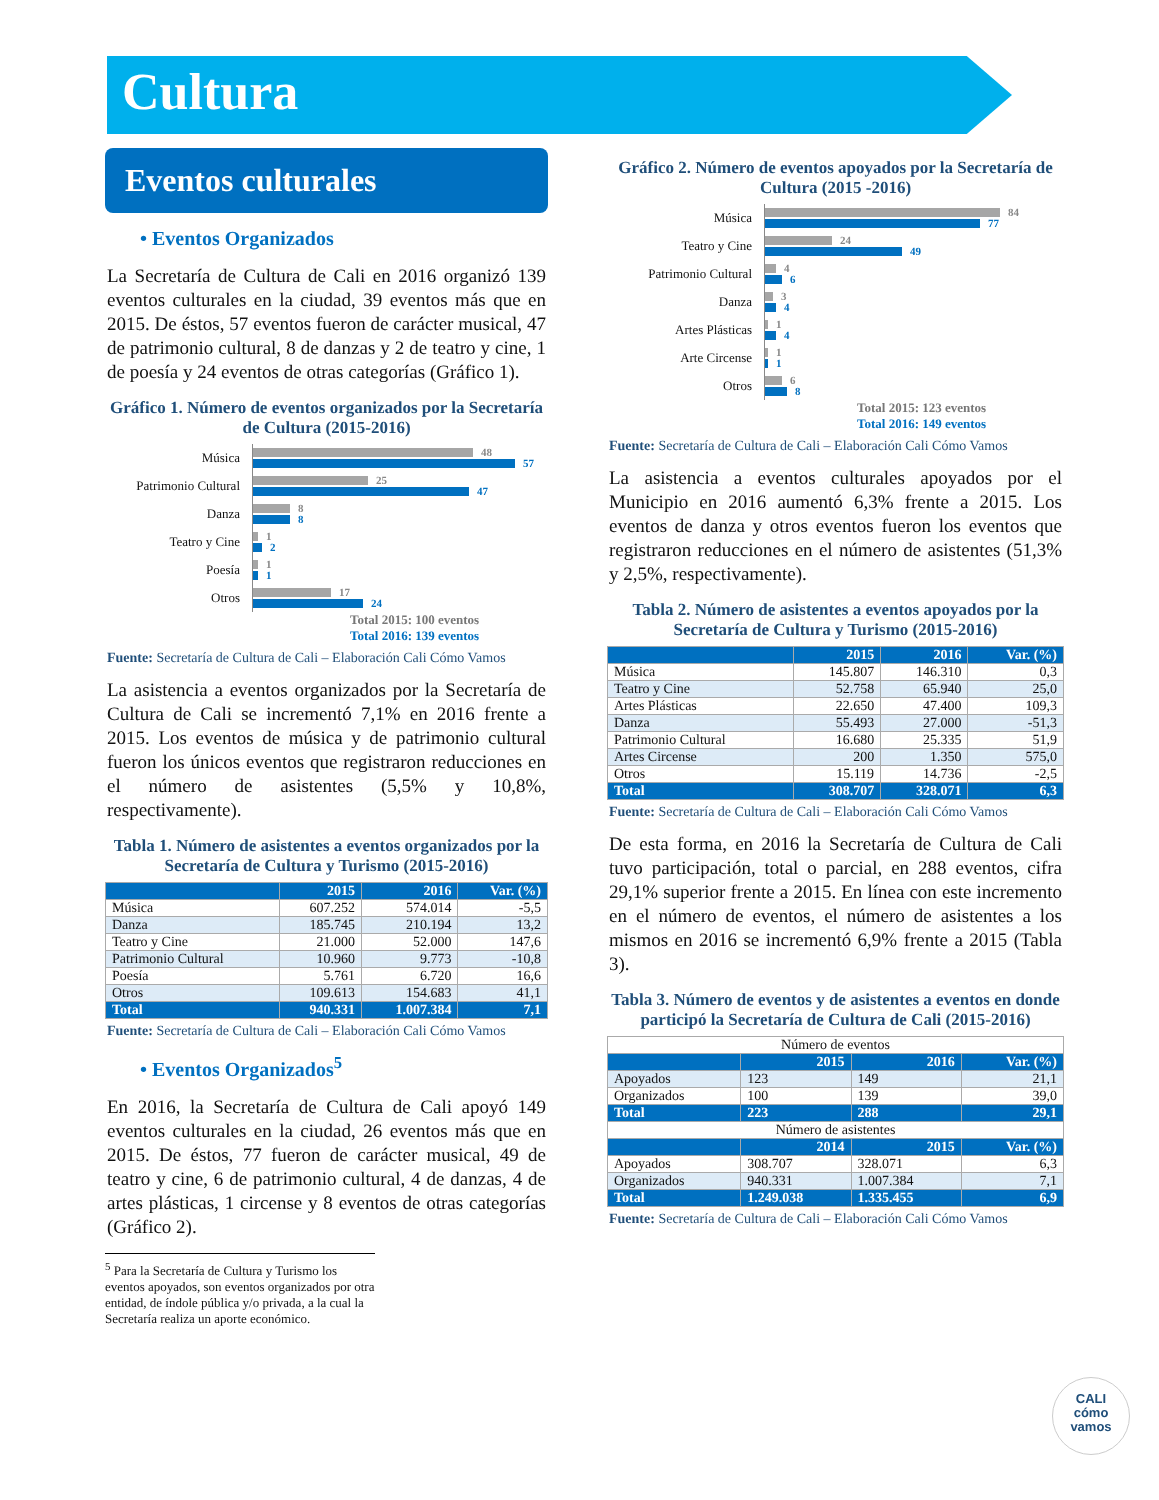Cultura
Eventos culturales
• Eventos Organizados
La Secretaría de Cultura de Cali en 2016 organizó 139 eventos culturales en la ciudad, 39 eventos más que en 2015. De éstos, 57 eventos fueron de carácter musical, 47 de patrimonio cultural, 8 de danzas y 2 de teatro y cine, 1 de poesía y 24 eventos de otras categorías (Gráfico 1).
Gráfico 1. Número de eventos organizados por la Secretaría de Cultura (2015-2016)
Música
48
57
Patrimonio Cultural
25
47
Danza
8
8
Teatro y Cine
1
2
Poesía
1
1
Otros
17
24
Total 2015: 100 eventos
Total 2016: 139 eventos
Fuente: Secretaría de Cultura de Cali – Elaboración Cali Cómo Vamos
La asistencia a eventos organizados por la Secretaría de Cultura de Cali se incrementó 7,1% en 2016 frente a 2015. Los eventos de música y de patrimonio cultural fueron los únicos eventos que registraron reducciones en el número de asistentes (5,5% y 10,8%, respectivamente).
Tabla 1. Número de asistentes a eventos organizados por la Secretaría de Cultura y Turismo (2015-2016)
| | 2015 | 2016 | Var. (%) |
| --- | --- | --- | --- |
| Música | 607.252 | 574.014 | -5,5 |
| Danza | 185.745 | 210.194 | 13,2 |
| Teatro y Cine | 21.000 | 52.000 | 147,6 |
| Patrimonio Cultural | 10.960 | 9.773 | -10,8 |
| Poesía | 5.761 | 6.720 | 16,6 |
| Otros | 109.613 | 154.683 | 41,1 |
| Total | 940.331 | 1.007.384 | 7,1 |
Fuente: Secretaría de Cultura de Cali – Elaboración Cali Cómo Vamos
• Eventos Organizados<sup>5</sup>
En 2016, la Secretaría de Cultura de Cali apoyó 149 eventos culturales en la ciudad, 26 eventos más que en 2015. De éstos, 77 fueron de carácter musical, 49 de teatro y cine, 6 de patrimonio cultural, 4 de danzas, 4 de artes plásticas, 1 circense y 8 eventos de otras categorías (Gráfico 2).
<sup>5</sup> Para la Secretaría de Cultura y Turismo los eventos apoyados, son eventos organizados por otra entidad, de índole pública y/o privada, a la cual la Secretaría realiza un aporte económico.
Gráfico 2. Número de eventos apoyados por la Secretaría de Cultura (2015 -2016)
Música
84
77
Teatro y Cine
24
49
Patrimonio Cultural
4
6
Danza
3
4
Artes Plásticas
1
4
Arte Circense
1
1
Otros
6
8
Total 2015: 123 eventos
Total 2016: 149 eventos
Fuente: Secretaría de Cultura de Cali – Elaboración Cali Cómo Vamos
La asistencia a eventos culturales apoyados por el Municipio en 2016 aumentó 6,3% frente a 2015. Los eventos de danza y otros eventos fueron los eventos que registraron reducciones en el número de asistentes (51,3% y 2,5%, respectivamente).
Tabla 2. Número de asistentes a eventos apoyados por la Secretaría de Cultura y Turismo (2015-2016)
| | 2015 | 2016 | Var. (%) |
| --- | --- | --- | --- |
| Música | 145.807 | 146.310 | 0,3 |
| Teatro y Cine | 52.758 | 65.940 | 25,0 |
| Artes Plásticas | 22.650 | 47.400 | 109,3 |
| Danza | 55.493 | 27.000 | -51,3 |
| Patrimonio Cultural | 16.680 | 25.335 | 51,9 |
| Artes Circense | 200 | 1.350 | 575,0 |
| Otros | 15.119 | 14.736 | -2,5 |
| Total | 308.707 | 328.071 | 6,3 |
Fuente: Secretaría de Cultura de Cali – Elaboración Cali Cómo Vamos
De esta forma, en 2016 la Secretaría de Cultura de Cali tuvo participación, total o parcial, en 288 eventos, cifra 29,1% superior frente a 2015. En línea con este incremento en el número de eventos, el número de asistentes a los mismos en 2016 se incrementó 6,9% frente a 2015 (Tabla 3).
Tabla 3. Número de eventos y de asistentes a eventos en donde participó la Secretaría de Cultura de Cali (2015-2016)
| Número de eventos | | | |
| | 2015 | 2016 | Var. (%) |
| Apoyados | 123 | 149 | 21,1 |
| Organizados | 100 | 139 | 39,0 |
| Total | 223 | 288 | 29,1 |
| Número de asistentes | | | |
| | 2014 | 2015 | Var. (%) |
| Apoyados | 308.707 | 328.071 | 6,3 |
| Organizados | 940.331 | 1.007.384 | 7,1 |
| Total | 1.249.038 | 1.335.455 | 6,9 |
Fuente: Secretaría de Cultura de Cali – Elaboración Cali Cómo Vamos
CALI
cómo
vamos